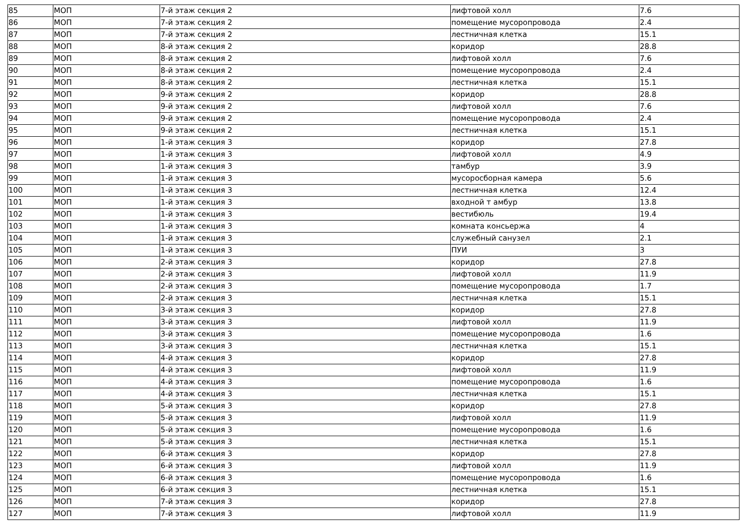| 85 | МОП | 7-й этаж секция 2 | лифтовой холл | 7.6 |
| 86 | МОП | 7-й этаж секция 2 | помещение мусоропровода | 2.4 |
| 87 | МОП | 7-й этаж секция 2 | лестничная клетка | 15.1 |
| 88 | МОП | 8-й этаж секция 2 | коридор | 28.8 |
| 89 | МОП | 8-й этаж секция 2 | лифтовой холл | 7.6 |
| 90 | МОП | 8-й этаж секция 2 | помещение мусоропровода | 2.4 |
| 91 | МОП | 8-й этаж секция 2 | лестничная клетка | 15.1 |
| 92 | МОП | 9-й этаж секция 2 | коридор | 28.8 |
| 93 | МОП | 9-й этаж секция 2 | лифтовой холл | 7.6 |
| 94 | МОП | 9-й этаж секция 2 | помещение мусоропровода | 2.4 |
| 95 | МОП | 9-й этаж секция 2 | лестничная клетка | 15.1 |
| 96 | МОП | 1-й этаж секция 3 | коридор | 27.8 |
| 97 | МОП | 1-й этаж секция 3 | лифтовой холл | 4.9 |
| 98 | МОП | 1-й этаж секция 3 | тамбур | 3.9 |
| 99 | МОП | 1-й этаж секция 3 | мусоросборная камера | 5.6 |
| 100 | МОП | 1-й этаж секция 3 | лестничная клетка | 12.4 |
| 101 | МОП | 1-й этаж секция 3 | входной т амбур | 13.8 |
| 102 | МОП | 1-й этаж секция 3 | вестибюль | 19.4 |
| 103 | МОП | 1-й этаж секция 3 | комната консьержа | 4 |
| 104 | МОП | 1-й этаж секция 3 | служебный санузел | 2.1 |
| 105 | МОП | 1-й этаж секция 3 | ПУИ | 3 |
| 106 | МОП | 2-й этаж секция 3 | коридор | 27.8 |
| 107 | МОП | 2-й этаж секция 3 | лифтовой холл | 11.9 |
| 108 | МОП | 2-й этаж секция 3 | помещение мусоропровода | 1.7 |
| 109 | МОП | 2-й этаж секция 3 | лестничная клетка | 15.1 |
| 110 | МОП | 3-й этаж секция 3 | коридор | 27.8 |
| 111 | МОП | 3-й этаж секция 3 | лифтовой холл | 11.9 |
| 112 | МОП | 3-й этаж секция 3 | помещение мусоропровода | 1.6 |
| 113 | МОП | 3-й этаж секция 3 | лестничная клетка | 15.1 |
| 114 | МОП | 4-й этаж секция 3 | коридор | 27.8 |
| 115 | МОП | 4-й этаж секция 3 | лифтовой холл | 11.9 |
| 116 | МОП | 4-й этаж секция 3 | помещение мусоропровода | 1.6 |
| 117 | МОП | 4-й этаж секция 3 | лестничная клетка | 15.1 |
| 118 | МОП | 5-й этаж секция 3 | коридор | 27.8 |
| 119 | МОП | 5-й этаж секция 3 | лифтовой холл | 11.9 |
| 120 | МОП | 5-й этаж секция 3 | помещение мусоропровода | 1.6 |
| 121 | МОП | 5-й этаж секция 3 | лестничная клетка | 15.1 |
| 122 | МОП | 6-й этаж секция 3 | коридор | 27.8 |
| 123 | МОП | 6-й этаж секция 3 | лифтовой холл | 11.9 |
| 124 | МОП | 6-й этаж секция 3 | помещение мусоропровода | 1.6 |
| 125 | МОП | 6-й этаж секция 3 | лестничная клетка | 15.1 |
| 126 | МОП | 7-й этаж секция 3 | коридор | 27.8 |
| 127 | МОП | 7-й этаж секция 3 | лифтовой холл | 11.9 |